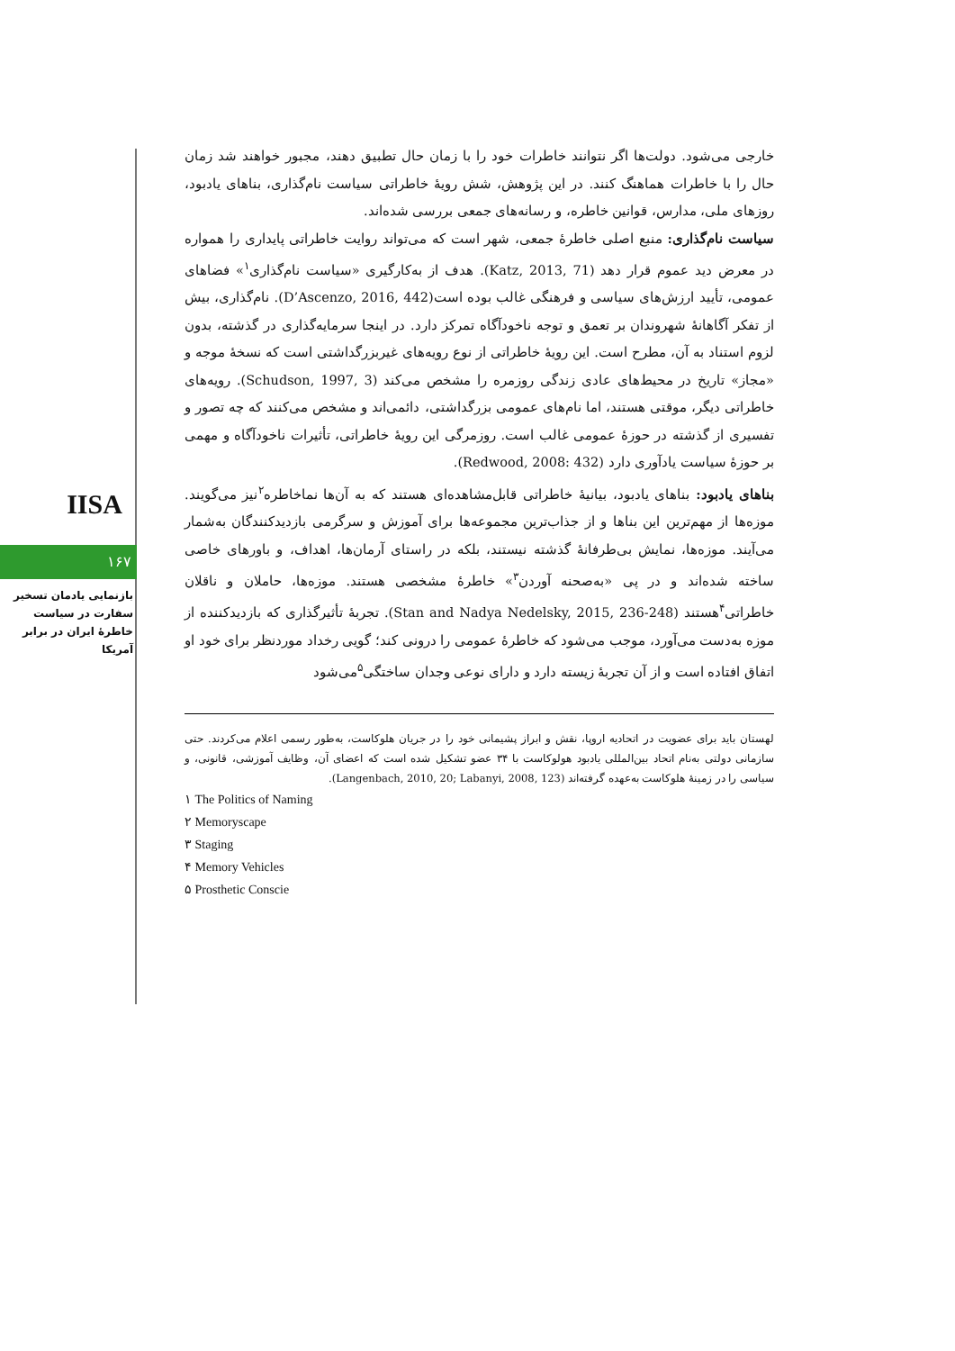IISA
۱۶۷
بازنمایی یادمان تسخیر سفارت در سیاست خاطرهٔ ایران در برابر آمریکا
خارجی می‌شود. دولت‌ها اگر نتوانند خاطرات خود را با زمان حال تطبیق دهند، مجبور خواهند شد زمان حال را با خاطرات هماهنگ کنند. در این پژوهش، شش رویهٔ خاطراتی سیاست نام‌گذاری، بناهای یادبود، روزهای ملی، مدارس، قوانین خاطره، و رسانه‌های جمعی بررسی شده‌اند.
سیاست نام‌گذاری: منبع اصلی خاطرهٔ جمعی، شهر است که می‌تواند روایت خاطراتی پایداری را همواره در معرض دید عموم قرار دهد (Katz, 2013, 71). هدف از به‌کارگیری «سیاست نام‌گذاری<sup>۱</sup>» فضاهای عمومی، تأیید ارزش‌های سیاسی و فرهنگی غالب بوده است(D’Ascenzo, 2016, 442). نام‌گذاری، بیش از تفکر آگاهانهٔ شهروندان بر تعمق و توجه ناخودآگاه تمرکز دارد. در اینجا سرمایه‌گذاری در گذشته، بدون لزوم استناد به آن، مطرح است. این رویهٔ خاطراتی از نوع رویه‌های غیربزرگداشتی است که نسخهٔ موجه و «مجاز» تاریخ در محیط‌های عادی زندگی روزمره را مشخص می‌کند (Schudson, 1997, 3). رویه‌های خاطراتی دیگر، موقتی هستند، اما نام‌های عمومی بزرگداشتی، دائمی‌اند و مشخص می‌کنند که چه تصور و تفسیری از گذشته در حوزهٔ عمومی غالب است. روزمرگی این رویهٔ خاطراتی، تأثیرات ناخودآگاه و مهمی بر حوزهٔ سیاست یادآوری دارد (Redwood, 2008: 432).
بناهای یادبود: بناهای یادبود، بیانیهٔ خاطراتی قابل‌مشاهده‌ای هستند که به آن‌ها نماخاطره<sup>۲</sup>نیز می‌گویند. موزه‌ها از مهم‌ترین این بناها و از جذاب‌ترین مجموعه‌ها برای آموزش و سرگرمی بازدیدکنندگان به‌شمار می‌آیند. موزه‌ها، نمایش بی‌طرفانهٔ گذشته نیستند، بلکه در راستای آرمان‌ها، اهداف، و باورهای خاصی ساخته شده‌اند و در پی «به‌صحنه آوردن<sup>۳</sup>» خاطرهٔ مشخصی هستند. موزه‌ها، حاملان و ناقلان خاطراتی<sup>۴</sup>هستند (Stan and Nadya Nedelsky, 2015, 236-248). تجربهٔ تأثیرگذاری که بازدیدکننده از موزه به‌دست می‌آورد، موجب می‌شود که خاطرهٔ عمومی را درونی کند؛ گویی رخداد موردنظر برای خود او اتفاق افتاده است و از آن تجربهٔ زیسته دارد و دارای نوعی وجدان ساختگی<sup>۵</sup>می‌شود
لهستان باید برای عضویت در اتحادیه اروپا، نقش و ابراز پشیمانی خود را در جریان هلوکاست، به‌طور رسمی اعلام می‌کردند. حتی سازمانی دولتی به‌نام اتحاد بین‌المللی یادبود هولوکاست با ۳۴ عضو تشکیل شده است که اعضای آن، وظایف آموزشی، قانونی، و سیاسی را در زمینهٔ هلوکاست به‌عهده گرفته‌اند (Langenbach, 2010, 20; Labanyi, 2008, 123).
۱ The Politics of Naming
۲ Memoryscape
۳ Staging
۴ Memory Vehicles
۵ Prosthetic Conscie